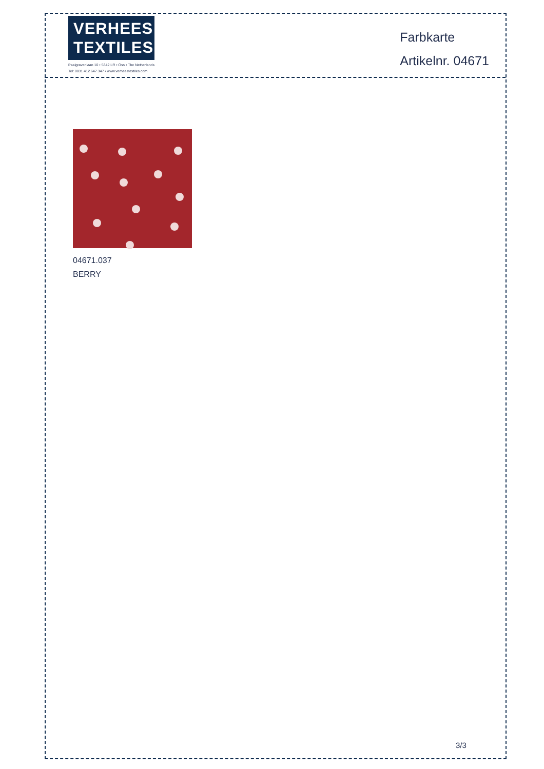VERHEES
TEXTILES
Paalgravenlaan 10 • 5342 LR • Oss • The Netherlands
Tel: 0031 412 647 347 • www.verheestextiles.com
Farbkarte
Artikelnr. 04671
04671.037
BERRY
3/3